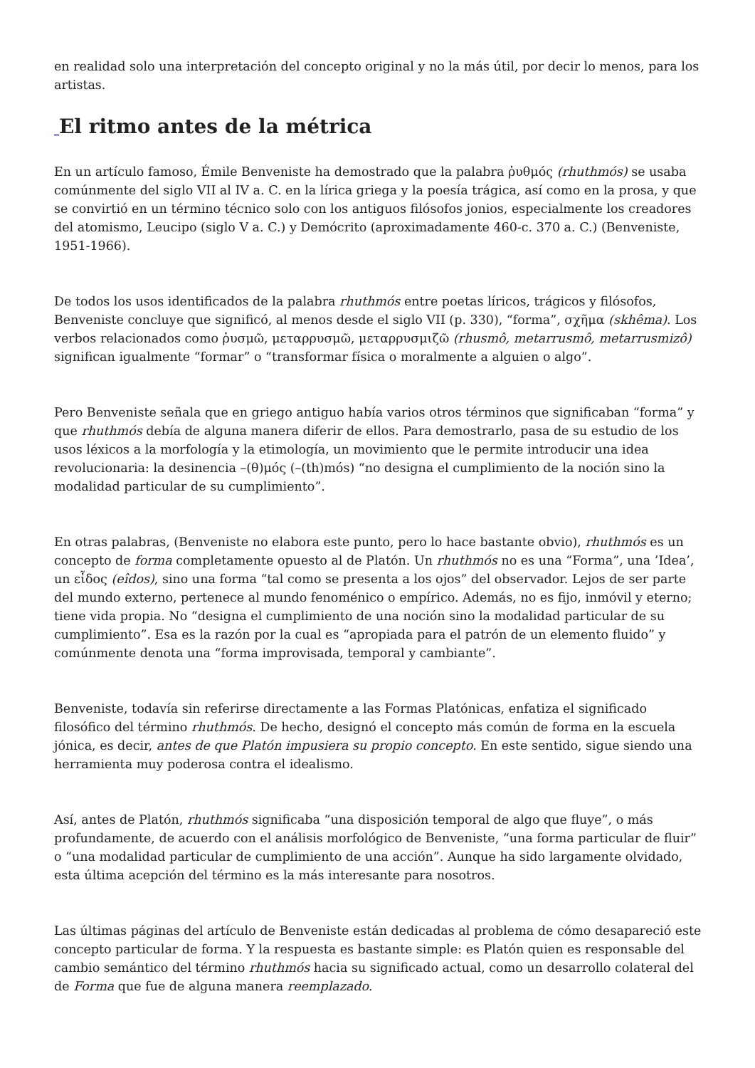en realidad solo una interpretación del concepto original y no la más útil, por decir lo menos, para los artistas.
_El ritmo antes de la métrica
En un artículo famoso, Émile Benveniste ha demostrado que la palabra ῥυθμός (rhuthmós) se usaba comúnmente del siglo VII al IV a. C. en la lírica griega y la poesía trágica, así como en la prosa, y que se convirtió en un término técnico solo con los antiguos filósofos jonios, especialmente los creadores del atomismo, Leucipo (siglo V a. C.) y Demócrito (aproximadamente 460-c. 370 a. C.) (Benveniste, 1951-1966).
De todos los usos identificados de la palabra rhuthmós entre poetas líricos, trágicos y filósofos, Benveniste concluye que significó, al menos desde el siglo VII (p. 330), “forma”, σχῆμα (skhêma). Los verbos relacionados como ῥυσμῶ, μεταρρυσμῶ, μεταρρυσμιζῶ (rhusmô, metarrusmô, metarrusmizô) significan igualmente “formar” o “transformar física o moralmente a alguien o algo”.
Pero Benveniste señala que en griego antiguo había varios otros términos que significaban “forma” y que rhuthmós debía de alguna manera diferir de ellos. Para demostrarlo, pasa de su estudio de los usos léxicos a la morfología y la etimología, un movimiento que le permite introducir una idea revolucionaria: la desinencia –(θ)μός (–(th)mós) “no designa el cumplimiento de la noción sino la modalidad particular de su cumplimiento”.
En otras palabras, (Benveniste no elabora este punto, pero lo hace bastante obvio), rhuthmós es un concepto de forma completamente opuesto al de Platón. Un rhuthmós no es una “Forma”, una ’Idea’, un εἶδος (eîdos), sino una forma “tal como se presenta a los ojos” del observador. Lejos de ser parte del mundo externo, pertenece al mundo fenoménico o empírico. Además, no es fijo, inmóvil y eterno; tiene vida propia. No “designa el cumplimiento de una noción sino la modalidad particular de su cumplimiento”. Esa es la razón por la cual es “apropiada para el patrón de un elemento fluido” y comúnmente denota una “forma improvisada, temporal y cambiante”.
Benveniste, todavía sin referirse directamente a las Formas Platónicas, enfatiza el significado filosófico del término rhuthmós. De hecho, designó el concepto más común de forma en la escuela jónica, es decir, antes de que Platón impusiera su propio concepto. En este sentido, sigue siendo una herramienta muy poderosa contra el idealismo.
Así, antes de Platón, rhuthmós significaba “una disposición temporal de algo que fluye”, o más profundamente, de acuerdo con el análisis morfológico de Benveniste, “una forma particular de fluir” o “una modalidad particular de cumplimiento de una acción”. Aunque ha sido largamente olvidado, esta última acepción del término es la más interesante para nosotros.
Las últimas páginas del artículo de Benveniste están dedicadas al problema de cómo desapareció este concepto particular de forma. Y la respuesta es bastante simple: es Platón quien es responsable del cambio semántico del término rhuthmós hacia su significado actual, como un desarrollo colateral del de Forma que fue de alguna manera reemplazado.